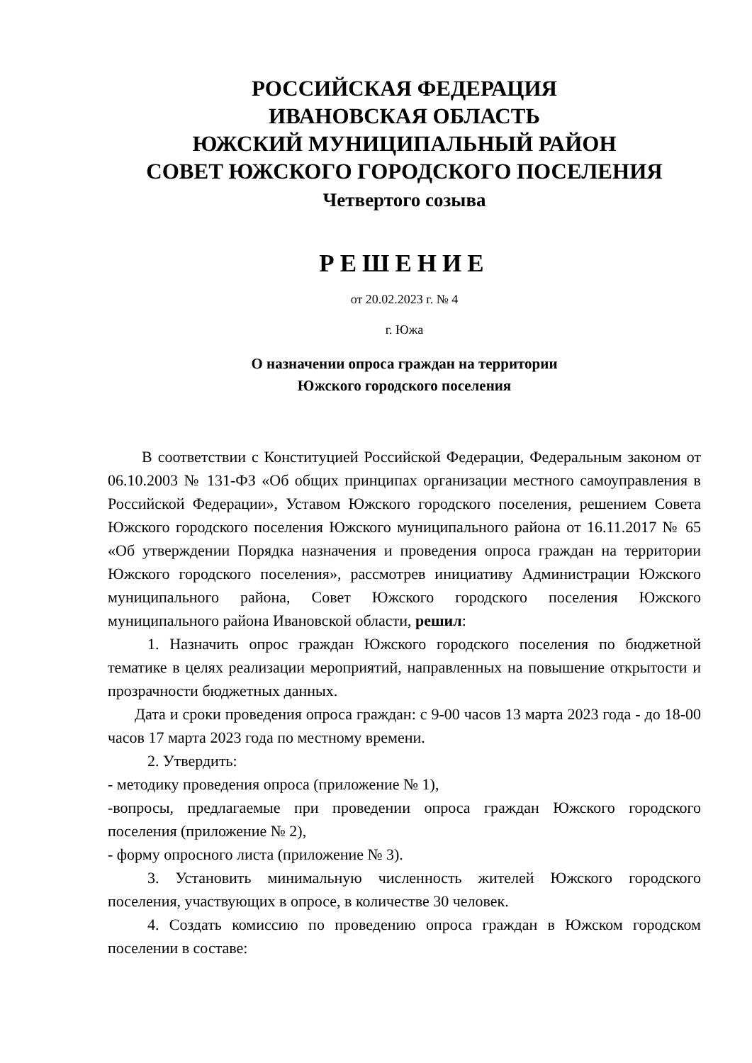РОССИЙСКАЯ ФЕДЕРАЦИЯ
ИВАНОВСКАЯ ОБЛАСТЬ
ЮЖСКИЙ МУНИЦИПАЛЬНЫЙ РАЙОН
СОВЕТ ЮЖСКОГО ГОРОДСКОГО ПОСЕЛЕНИЯ
Четвертого созыва
РЕШЕНИЕ
от 20.02.2023 г. № 4
г. Южа
О назначении опроса граждан на территории
Южского городского поселения
В соответствии с Конституцией Российской Федерации, Федеральным законом от 06.10.2003 № 131-ФЗ «Об общих принципах организации местного самоуправления в Российской Федерации», Уставом Южского городского поселения, решением Совета Южского городского поселения Южского муниципального района от 16.11.2017 № 65 «Об утверждении Порядка назначения и проведения опроса граждан на территории Южского городского поселения», рассмотрев инициативу Администрации Южского муниципального района, Совет Южского городского поселения Южского муниципального района Ивановской области, решил:
1. Назначить опрос граждан Южского городского поселения по бюджетной тематике в целях реализации мероприятий, направленных на повышение открытости и прозрачности бюджетных данных.
Дата и сроки проведения опроса граждан: с 9-00 часов 13 марта 2023 года - до 18-00 часов 17 марта 2023 года по местному времени.
2. Утвердить:
- методику проведения опроса (приложение № 1),
-вопросы, предлагаемые при проведении опроса граждан Южского городского поселения (приложение № 2),
- форму опросного листа (приложение № 3).
3. Установить минимальную численность жителей Южского городского поселения, участвующих в опросе, в количестве 30 человек.
4. Создать комиссию по проведению опроса граждан в Южском городском поселении в составе: